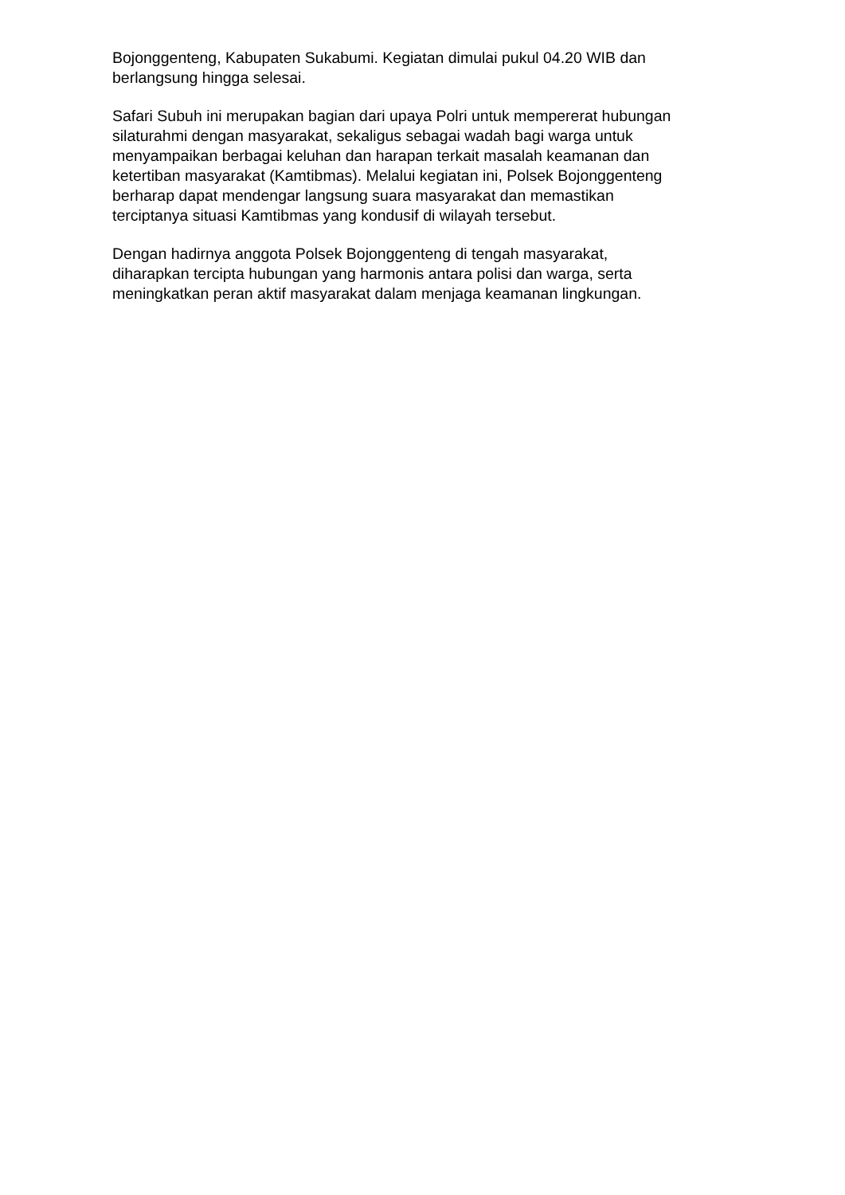Bojonggenteng, Kabupaten Sukabumi. Kegiatan dimulai pukul 04.20 WIB dan
berlangsung hingga selesai.
Safari Subuh ini merupakan bagian dari upaya Polri untuk mempererat hubungan
silaturahmi dengan masyarakat, sekaligus sebagai wadah bagi warga untuk
menyampaikan berbagai keluhan dan harapan terkait masalah keamanan dan
ketertiban masyarakat (Kamtibmas). Melalui kegiatan ini, Polsek Bojonggenteng
berharap dapat mendengar langsung suara masyarakat dan memastikan
terciptanya situasi Kamtibmas yang kondusif di wilayah tersebut.
Dengan hadirnya anggota Polsek Bojonggenteng di tengah masyarakat,
diharapkan tercipta hubungan yang harmonis antara polisi dan warga, serta
meningkatkan peran aktif masyarakat dalam menjaga keamanan lingkungan.